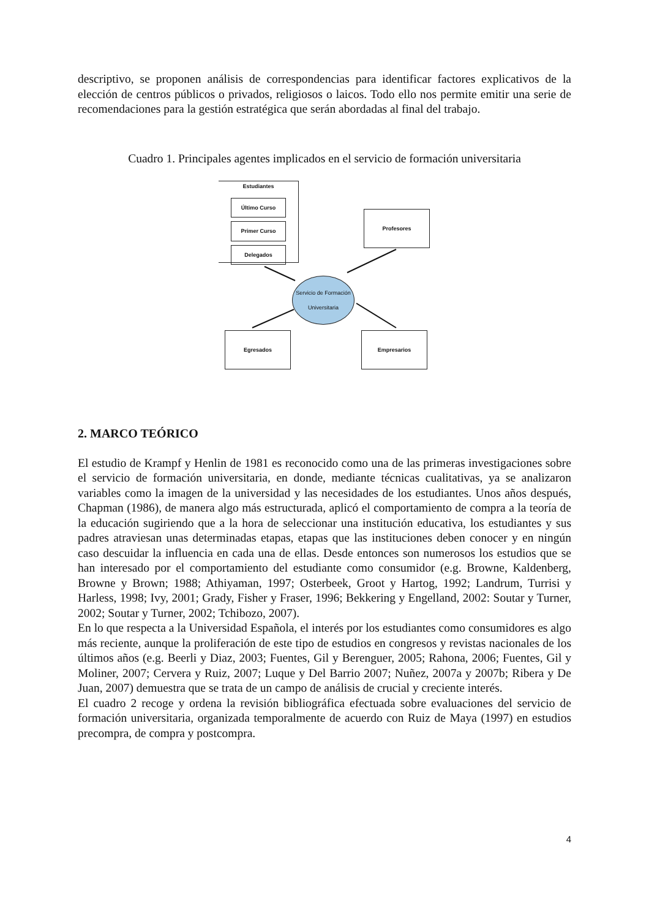descriptivo, se proponen análisis de correspondencias para identificar factores explicativos de la elección de centros públicos o privados, religiosos o laicos. Todo ello nos permite emitir una serie de recomendaciones para la gestión estratégica que serán abordadas al final del trabajo.
Cuadro 1. Principales agentes implicados en el servicio de formación universitaria
Estudiantes
Último Curso
Primer Curso
Delegados
Profesores
Servicio de Formación Universitaria
Egresados Empresarios
2. MARCO TEÓRICO
El estudio de Krampf y Henlin de 1981 es reconocido como una de las primeras investigaciones sobre el servicio de formación universitaria, en donde, mediante técnicas cualitativas, ya se analizaron variables como la imagen de la universidad y las necesidades de los estudiantes. Unos años después, Chapman (1986), de manera algo más estructurada, aplicó el comportamiento de compra a la teoría de la educación sugiriendo que a la hora de seleccionar una institución educativa, los estudiantes y sus padres atraviesan unas determinadas etapas, etapas que las instituciones deben conocer y en ningún caso descuidar la influencia en cada una de ellas. Desde entonces son numerosos los estudios que se han interesado por el comportamiento del estudiante como consumidor (e.g. Browne, Kaldenberg, Browne y Brown; 1988; Athiyaman, 1997; Osterbeek, Groot y Hartog, 1992; Landrum, Turrisi y Harless, 1998; Ivy, 2001; Grady, Fisher y Fraser, 1996; Bekkering y Engelland, 2002: Soutar y Turner, 2002; Soutar y Turner, 2002; Tchibozo, 2007).
En lo que respecta a la Universidad Española, el interés por los estudiantes como consumidores es algo más reciente, aunque la proliferación de este tipo de estudios en congresos y revistas nacionales de los últimos años (e.g. Beerli y Diaz, 2003; Fuentes, Gil y Berenguer, 2005; Rahona, 2006; Fuentes, Gil y Moliner, 2007; Cervera y Ruiz, 2007; Luque y Del Barrio 2007; Nuñez, 2007a y 2007b; Ribera y De Juan, 2007) demuestra que se trata de un campo de análisis de crucial y creciente interés.
El cuadro 2 recoge y ordena la revisión bibliográfica efectuada sobre evaluaciones del servicio de formación universitaria, organizada temporalmente de acuerdo con Ruiz de Maya (1997) en estudios precompra, de compra y postcompra.
4